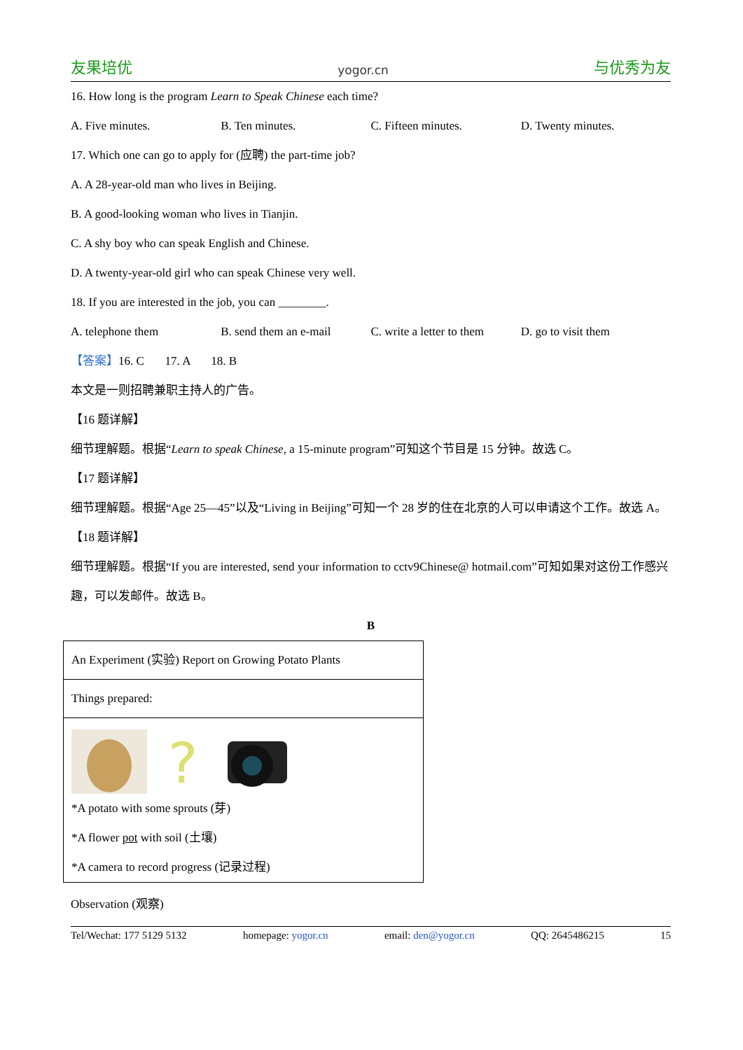友果培优 yogor.cn 与优秀为友
16. How long is the program Learn to Speak Chinese each time?
A. Five minutes. B. Ten minutes. C. Fifteen minutes. D. Twenty minutes.
17. Which one can go to apply for (应聘) the part-time job?
A. A 28-year-old man who lives in Beijing.
B. A good-looking woman who lives in Tianjin.
C. A shy boy who can speak English and Chinese.
D. A twenty-year-old girl who can speak Chinese very well.
18. If you are interested in the job, you can ________.
A. telephone them B. send them an e-mail C. write a letter to them D. go to visit them
【答案】16. C 17. A 18. B
本文是一则招聘兼职主持人的广告。
【16 题详解】
细节理解题。根据“Learn to speak Chinese, a 15-minute program”可知这个节目是 15 分钟。故选 C。
【17 题详解】
细节理解题。根据“Age 25—45”以及“Living in Beijing”可知一个 28 岁的住在北京的人可以申请这个工作。故选 A。
【18 题详解】
细节理解题。根据“If you are interested, send your information to cctv9Chinese@ hotmail.com”可知如果对这份工作感兴趣，可以发邮件。故选 B。
B
| An Experiment (实验) Report on Growing Potato Plants |
| Things prepared: |
| ? *A potato with some sprouts (芽) *A flower pot with soil (土壤) *A camera to record progress (记录过程) |
Observation (观察)
Tel/Wechat: 177 5129 5132 homepage: yogor.cn email: den@yogor.cn QQ: 2645486215 15